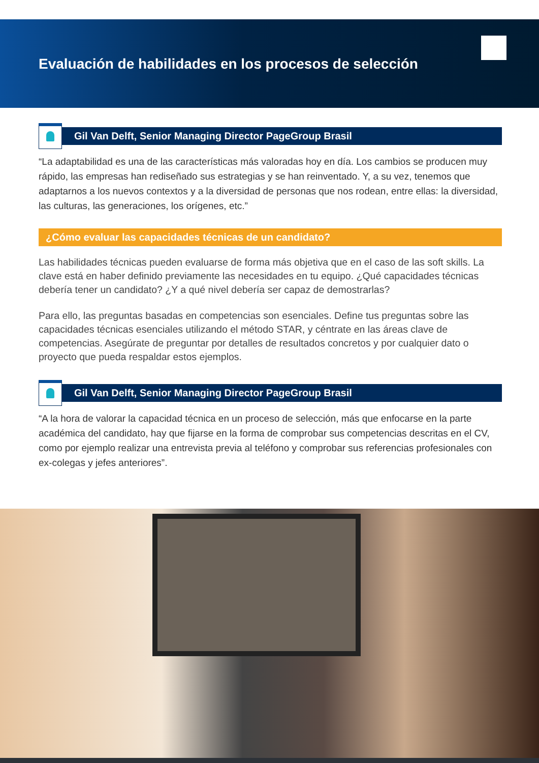Evaluación de habilidades en los procesos de selección
Gil Van Delft, Senior Managing Director PageGroup Brasil
“La adaptabilidad es una de las características más valoradas hoy en día. Los cambios se producen muy rápido, las empresas han rediseñado sus estrategias y se han reinventado. Y, a su vez, tenemos que adaptarnos a los nuevos contextos y a la diversidad de personas que nos rodean, entre ellas: la diversidad, las culturas, las generaciones, los orígenes, etc.”
¿Cómo evaluar las capacidades técnicas de un candidato?
Las habilidades técnicas pueden evaluarse de forma más objetiva que en el caso de las soft skills. La clave está en haber definido previamente las necesidades en tu equipo. ¿Qué capacidades técnicas debería tener un candidato? ¿Y a qué nivel debería ser capaz de demostrarlas?
Para ello, las preguntas basadas en competencias son esenciales. Define tus preguntas sobre las capacidades técnicas esenciales utilizando el método STAR, y céntrate en las áreas clave de competencias. Asegúrate de preguntar por detalles de resultados concretos y por cualquier dato o proyecto que pueda respaldar estos ejemplos.
Gil Van Delft, Senior Managing Director PageGroup Brasil
“A la hora de valorar la capacidad técnica en un proceso de selección, más que enfocarse en la parte académica del candidato, hay que fijarse en la forma de comprobar sus competencias descritas en el CV, como por ejemplo realizar una entrevista previa al teléfono y comprobar sus referencias profesionales con ex-colegas y jefes anteriores”.